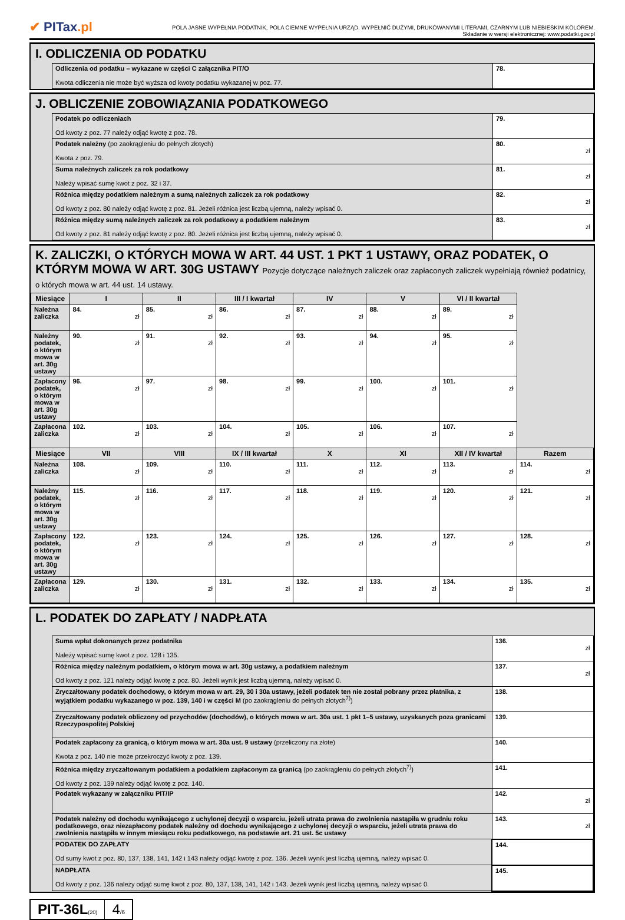✔ PITax.pl
POLA JASNE WYPEŁNIA PODATNIK, POLA CIEMNE WYPEŁNIA URZĄD. WYPEŁNIĆ DUŻYMI, DRUKOWANYMI LITERAMI, CZARNYM LUB NIEBIESKIM KOLOREM.
Składanie w wersji elektronicznej: www.podatki.gov.pl
I. ODLICZENIA OD PODATKU
| Odliczenia od podatku – wykazane w części C załącznika PIT/O Kwota odliczenia nie może być wyższa od kwoty podatku wykazanej w poz. 77. | 78. |
J. OBLICZENIE ZOBOWIĄZANIA PODATKOWEGO
| Podatek po odliczeniach Od kwoty z poz. 77 należy odjąć kwotę z poz. 78. | 79. |
| Podatek należny (po zaokrągleniu do pełnych złotych) Kwota z poz. 79. | 80. zł |
| Suma należnych zaliczek za rok podatkowy Należy wpisać sumę kwot z poz. 32 i 37. | 81. zł |
| Różnica między podatkiem należnym a sumą należnych zaliczek za rok podatkowy Od kwoty z poz. 80 należy odjąć kwotę z poz. 81. Jeżeli różnica jest liczbą ujemną, należy wpisać 0. | 82. zł |
| Różnica między sumą należnych zaliczek za rok podatkowy a podatkiem należnym Od kwoty z poz. 81 należy odjąć kwotę z poz. 80. Jeżeli różnica jest liczbą ujemną, należy wpisać 0. | 83. zł |
K. ZALICZKI, O KTÓRYCH MOWA W ART. 44 UST. 1 PKT 1 USTAWY, ORAZ PODATEK, O KTÓRYM MOWA W ART. 30G USTAWY Pozycje dotyczące należnych zaliczek oraz zapłaconych zaliczek wypełniają również podatnicy, o których mowa w art. 44 ust. 14 ustawy.
| Miesiące | I | II | III / I kwartał | IV | V | VI / II kwartał | |
| --- | --- | --- | --- | --- | --- | --- | --- |
| Należna zaliczka | 84. zł | 85. zł | 86. zł | 87. zł | 88. zł | 89. zł | |
| Należny podatek, o którym mowa w art. 30g ustawy | 90. zł | 91. zł | 92. zł | 93. zł | 94. zł | 95. zł | |
| Zapłacony podatek, o którym mowa w art. 30g ustawy | 96. zł | 97. zł | 98. zł | 99. zł | 100. zł | 101. zł | |
| Zapłacona zaliczka | 102. zł | 103. zł | 104. zł | 105. zł | 106. zł | 107. zł | |
| Miesiące | VII | VIII | IX / III kwartał | X | XI | XII / IV kwartał | Razem |
| Należna zaliczka | 108. zł | 109. zł | 110. zł | 111. zł | 112. zł | 113. zł | 114. zł |
| Należny podatek, o którym mowa w art. 30g ustawy | 115. zł | 116. zł | 117. zł | 118. zł | 119. zł | 120. zł | 121. zł |
| Zapłacony podatek, o którym mowa w art. 30g ustawy | 122. zł | 123. zł | 124. zł | 125. zł | 126. zł | 127. zł | 128. zł |
| Zapłacona zaliczka | 129. zł | 130. zł | 131. zł | 132. zł | 133. zł | 134. zł | 135. zł |
L. PODATEK DO ZAPŁATY / NADPŁATA
| Suma wpłat dokonanych przez podatnika Należy wpisać sumę kwot z poz. 128 i 135. | 136. zł |
| Różnica między należnym podatkiem, o którym mowa w art. 30g ustawy, a podatkiem należnym Od kwoty z poz. 121 należy odjąć kwotę z poz. 80. Jeżeli wynik jest liczbą ujemną, należy wpisać 0. | 137. zł |
| Zryczałtowany podatek dochodowy, o którym mowa w art. 29, 30 i 30a ustawy, jeżeli podatek ten nie został pobrany przez płatnika, z wyjątkiem podatku wykazanego w poz. 139, 140 i w części M (po zaokrągleniu do pełnych złotych<sup>7)</sup>) | 138. |
| Zryczałtowany podatek obliczony od przychodów (dochodów), o których mowa w art. 30a ust. 1 pkt 1–5 ustawy, uzyskanych poza granicami Rzeczypospolitej Polskiej | 139. |
| Podatek zapłacony za granicą, o którym mowa w art. 30a ust. 9 ustawy (przeliczony na złote) Kwota z poz. 140 nie może przekroczyć kwoty z poz. 139. | 140. |
| Różnica między zryczałtowanym podatkiem a podatkiem zapłaconym za granicą (po zaokrągleniu do pełnych złotych<sup>7)</sup>) Od kwoty z poz. 139 należy odjąć kwotę z poz. 140. | 141. |
| Podatek wykazany w załączniku PIT/IP | 142. zł |
| Podatek należny od dochodu wynikającego z uchylonej decyzji o wsparciu, jeżeli utrata prawa do zwolnienia nastąpiła w grudniu roku podatkowego, oraz niezapłacony podatek należny od dochodu wynikającego z uchylonej decyzji o wsparciu, jeżeli utrata prawa do zwolnienia nastąpiła w innym miesiącu roku podatkowego, na podstawie art. 21 ust. 5c ustawy | 143. zł |
| PODATEK DO ZAPŁATY Od sumy kwot z poz. 80, 137, 138, 141, 142 i 143 należy odjąć kwotę z poz. 136. Jeżeli wynik jest liczbą ujemną, należy wpisać 0. | 144. |
| NADPŁATA Od kwoty z poz. 136 należy odjąć sumę kwot z poz. 80, 137, 138, 141, 142 i 143. Jeżeli wynik jest liczbą ujemną, należy wpisać 0. | 145. |
PIT-36L(20)
4/6